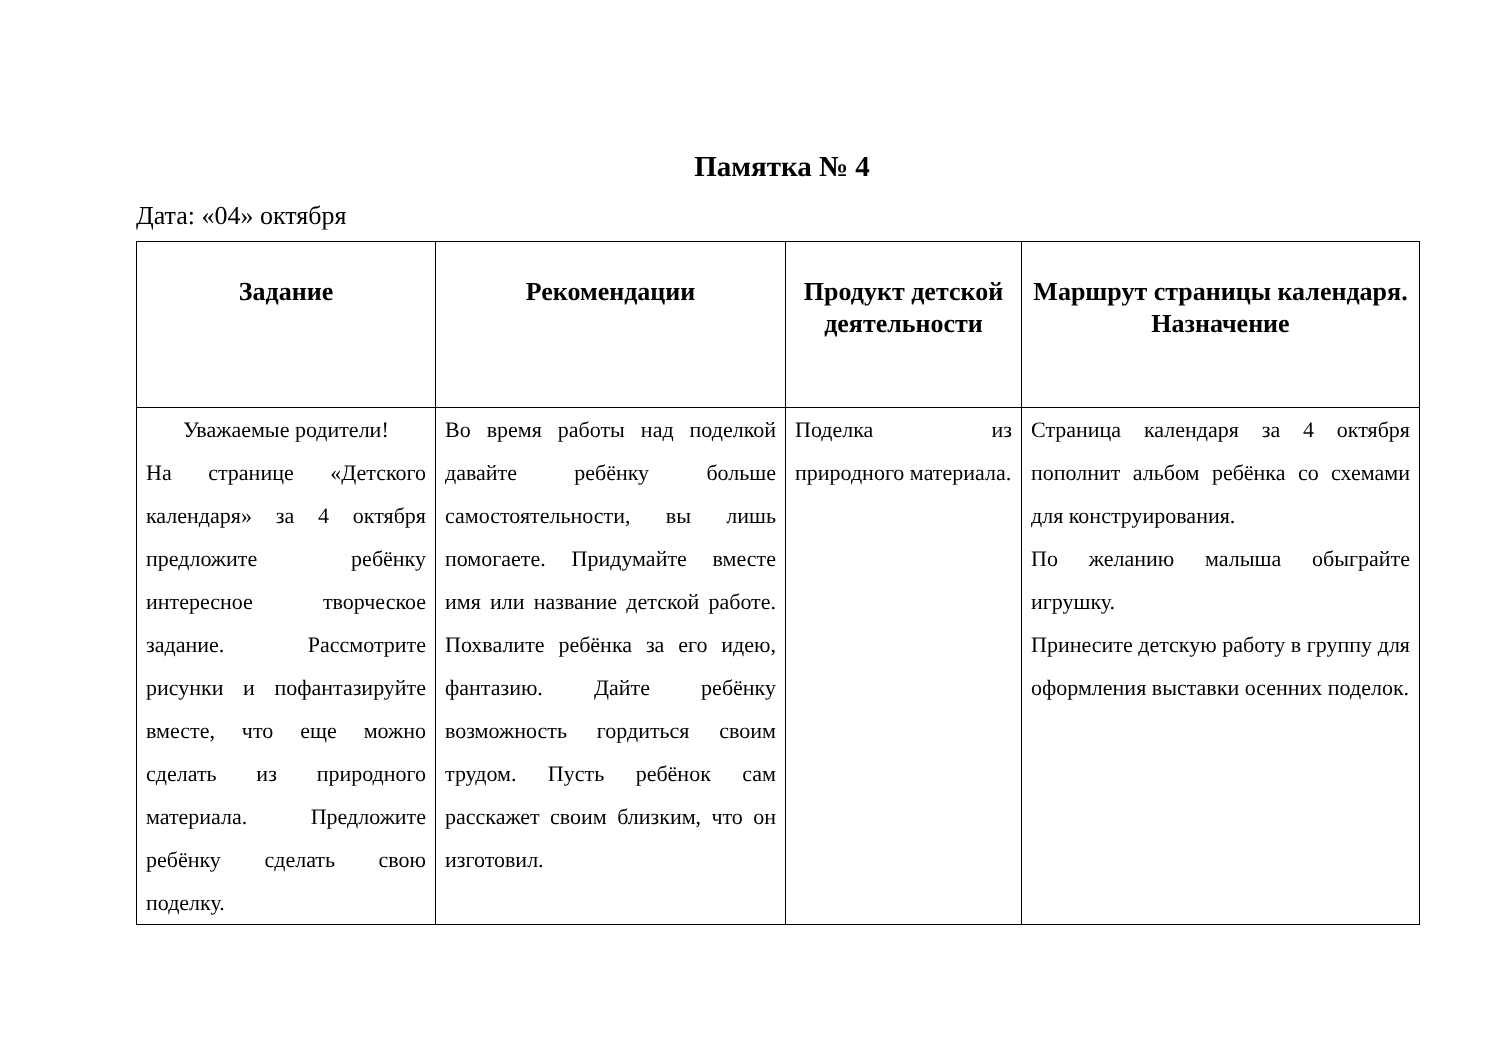Памятка № 4
Дата: «04» октября
| Задание | Рекомендации | Продукт детской деятельности | Маршрут страницы календаря. Назначение |
| --- | --- | --- | --- |
| Уважаемые родители! На странице «Детского календаря» за 4 октября предложите ребёнку интересное творческое задание. Рассмотрите рисунки и пофантазируйте вместе, что еще можно сделать из природного материала. Предложите ребёнку сделать свою поделку. | Во время работы над поделкой давайте ребёнку больше самостоятельности, вы лишь помогаете. Придумайте вместе имя или название детской работе. Похвалите ребёнка за его идею, фантазию. Дайте ребёнку возможность гордиться своим трудом. Пусть ребёнок сам расскажет своим близким, что он изготовил. | Поделка из природного материала. | Страница календаря за 4 октября пополнит альбом ребёнка со схемами для конструирования. По желанию малыша обыграйте игрушку. Принесите детскую работу в группу для оформления выставки осенних поделок. |